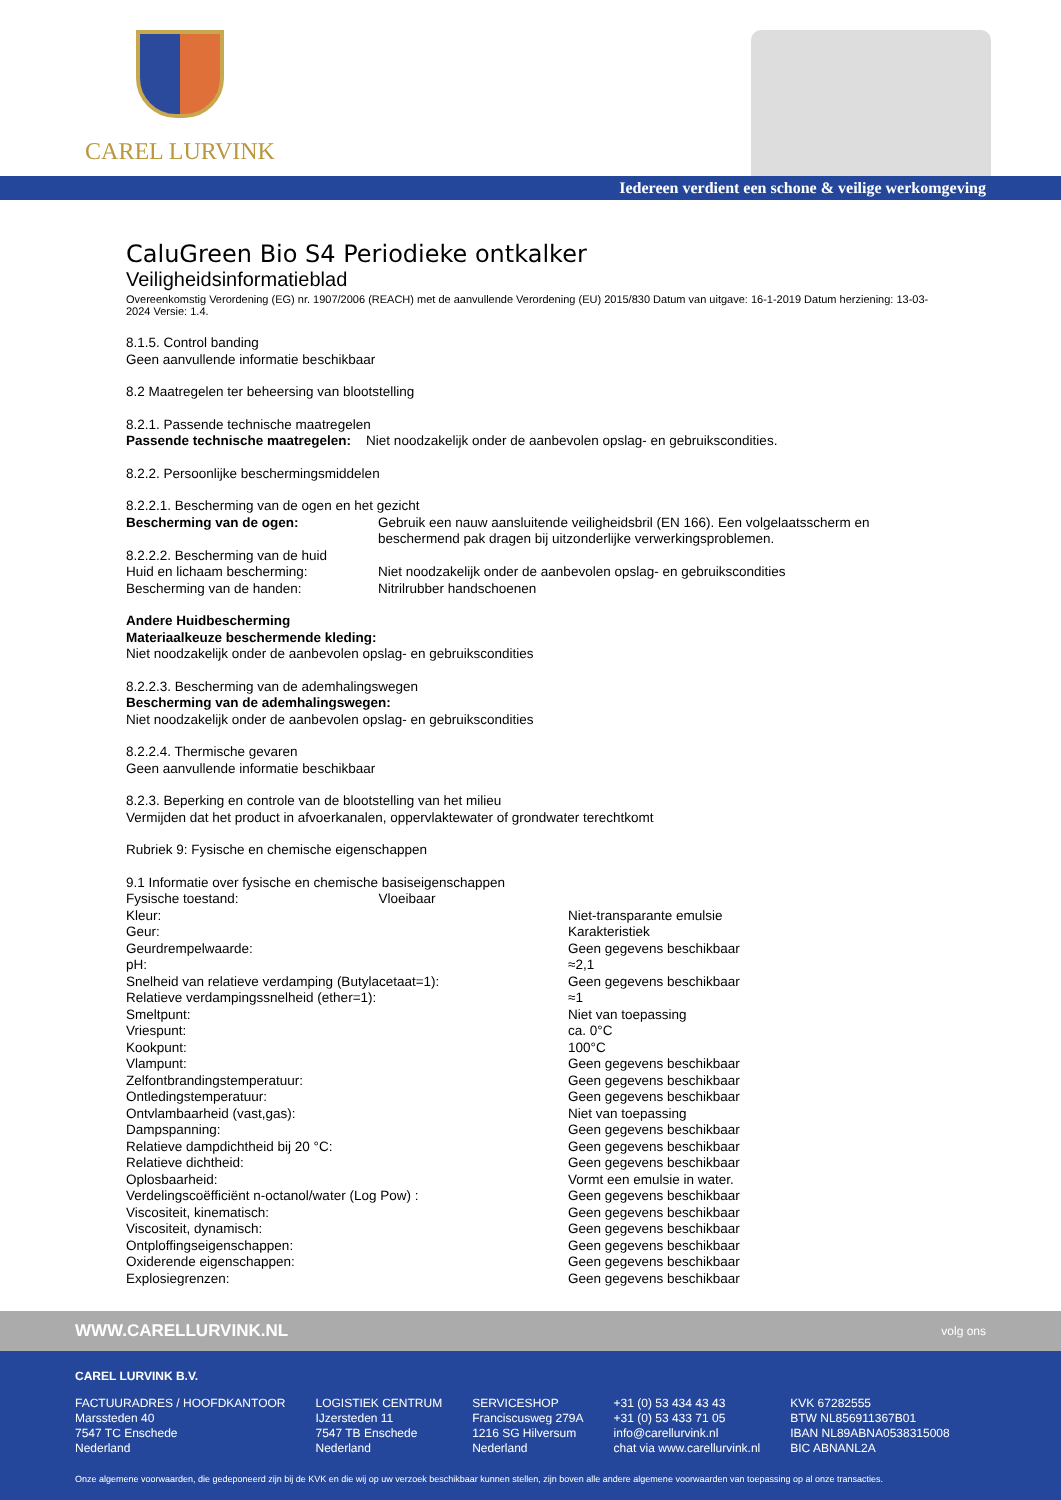CAREL LURVINK
Iedereen verdient een schone & veilige werkomgeving
CaluGreen Bio S4 Periodieke ontkalker
Veiligheidsinformatieblad
Overeenkomstig Verordening (EG) nr. 1907/2006 (REACH) met de aanvullende Verordening (EU) 2015/830 Datum van uitgave: 16-1-2019 Datum herziening: 13-03-2024 Versie: 1.4.
8.1.5. Control banding
Geen aanvullende informatie beschikbaar
8.2 Maatregelen ter beheersing van blootstelling
8.2.1. Passende technische maatregelen
Passende technische maatregelen: Niet noodzakelijk onder de aanbevolen opslag- en gebruikscondities.
8.2.2. Persoonlijke beschermingsmiddelen
8.2.2.1. Bescherming van de ogen en het gezicht
| Bescherming van de ogen: | Gebruik een nauw aansluitende veiligheidsbril (EN 166). Een volgelaatsscherm en beschermend pak dragen bij uitzonderlijke verwerkingsproblemen. |
| 8.2.2.2. Bescherming van de huid | |
| Huid en lichaam bescherming: | Niet noodzakelijk onder de aanbevolen opslag- en gebruikscondities |
| Bescherming van de handen: | Nitrilrubber handschoenen |
Andere Huidbescherming
Materiaalkeuze beschermende kleding:
Niet noodzakelijk onder de aanbevolen opslag- en gebruikscondities
8.2.2.3. Bescherming van de ademhalingswegen
Bescherming van de ademhalingswegen:
Niet noodzakelijk onder de aanbevolen opslag- en gebruikscondities
8.2.2.4. Thermische gevaren
Geen aanvullende informatie beschikbaar
8.2.3. Beperking en controle van de blootstelling van het milieu
Vermijden dat het product in afvoerkanalen, oppervlaktewater of grondwater terechtkomt
Rubriek 9: Fysische en chemische eigenschappen
9.1 Informatie over fysische en chemische basiseigenschappen
Fysische toestand: Vloeibaar
| Kleur: | Niet-transparante emulsie |
| Geur: | Karakteristiek |
| Geurdrempelwaarde: | Geen gegevens beschikbaar |
| pH: | ≈2,1 |
| Snelheid van relatieve verdamping (Butylacetaat=1): | Geen gegevens beschikbaar |
| Relatieve verdampingssnelheid (ether=1): | ≈1 |
| Smeltpunt: | Niet van toepassing |
| Vriespunt: | ca. 0°C |
| Kookpunt: | 100°C |
| Vlampunt: | Geen gegevens beschikbaar |
| Zelfontbrandingstemperatuur: | Geen gegevens beschikbaar |
| Ontledingstemperatuur: | Geen gegevens beschikbaar |
| Ontvlambaarheid (vast,gas): | Niet van toepassing |
| Dampspanning: | Geen gegevens beschikbaar |
| Relatieve dampdichtheid bij 20 °C: | Geen gegevens beschikbaar |
| Relatieve dichtheid: | Geen gegevens beschikbaar |
| Oplosbaarheid: | Vormt een emulsie in water. |
| Verdelingscoëfficiënt n-octanol/water (Log Pow) : | Geen gegevens beschikbaar |
| Viscositeit, kinematisch: | Geen gegevens beschikbaar |
| Viscositeit, dynamisch: | Geen gegevens beschikbaar |
| Ontploffingseigenschappen: | Geen gegevens beschikbaar |
| Oxiderende eigenschappen: | Geen gegevens beschikbaar |
| Explosiegrenzen: | Geen gegevens beschikbaar |
WWW.CARELLURVINK.NL volg ons
CAREL LURVINK B.V.
FACTUURADRES / HOOFDKANTOOR
Marssteden 40
7547 TC Enschede
Nederland
LOGISTIEK CENTRUM
IJzersteden 11
7547 TB Enschede
Nederland
SERVICESHOP
Franciscusweg 279A
1216 SG Hilversum
Nederland
+31 (0) 53 434 43 43
+31 (0) 53 433 71 05
info@carellurvink.nl
chat via www.carellurvink.nl
KVK 67282555
BTW NL856911367B01
IBAN NL89ABNA0538315008
BIC ABNANL2A
Onze algemene voorwaarden, die gedeponeerd zijn bij de KVK en die wij op uw verzoek beschikbaar kunnen stellen, zijn boven alle andere algemene voorwaarden van toepassing op al onze transacties.